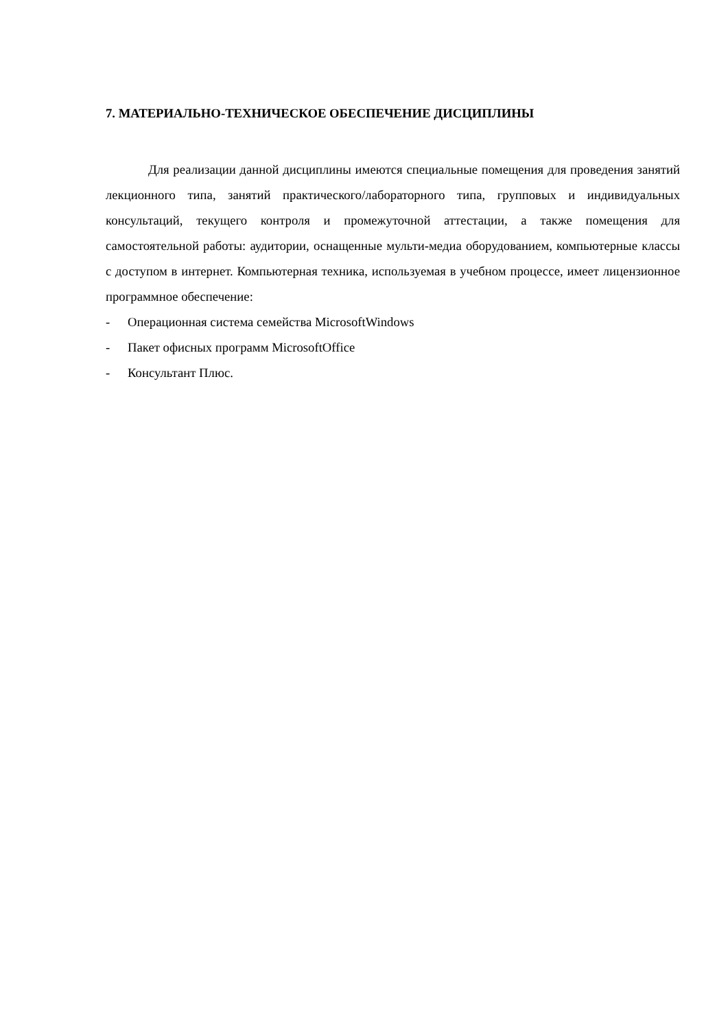7. МАТЕРИАЛЬНО-ТЕХНИЧЕСКОЕ ОБЕСПЕЧЕНИЕ ДИСЦИПЛИНЫ
Для реализации данной дисциплины имеются специальные помещения для проведения занятий лекционного типа, занятий практического/лабораторного типа, групповых и индивидуальных консультаций, текущего контроля и промежуточной аттестации, а также помещения для самостоятельной работы: аудитории, оснащенные мульти-медиа оборудованием, компьютерные классы с доступом в интернет. Компьютерная техника, используемая в учебном процессе, имеет лицензионное программное обеспечение:
- Операционная система семейства MicrosoftWindows
- Пакет офисных программ MicrosoftOffice
- Консультант Плюс.